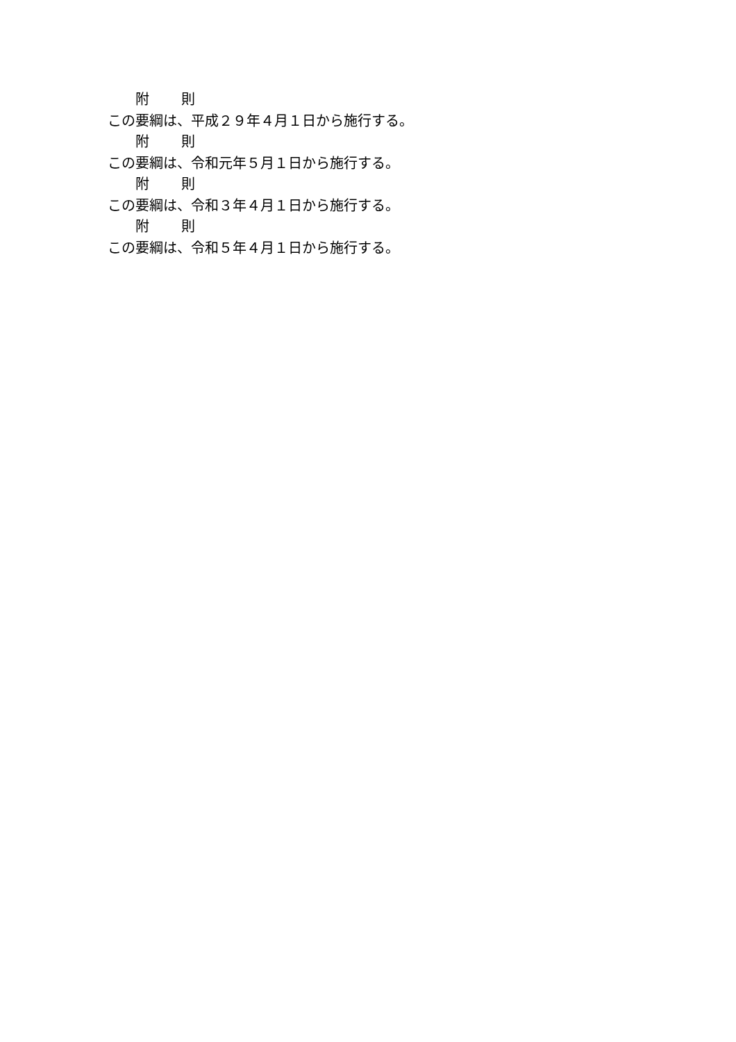附 則
この要綱は、平成２９年４月１日から施行する。
附 則
この要綱は、令和元年５月１日から施行する。
附 則
この要綱は、令和３年４月１日から施行する。
附 則
この要綱は、令和５年４月１日から施行する。